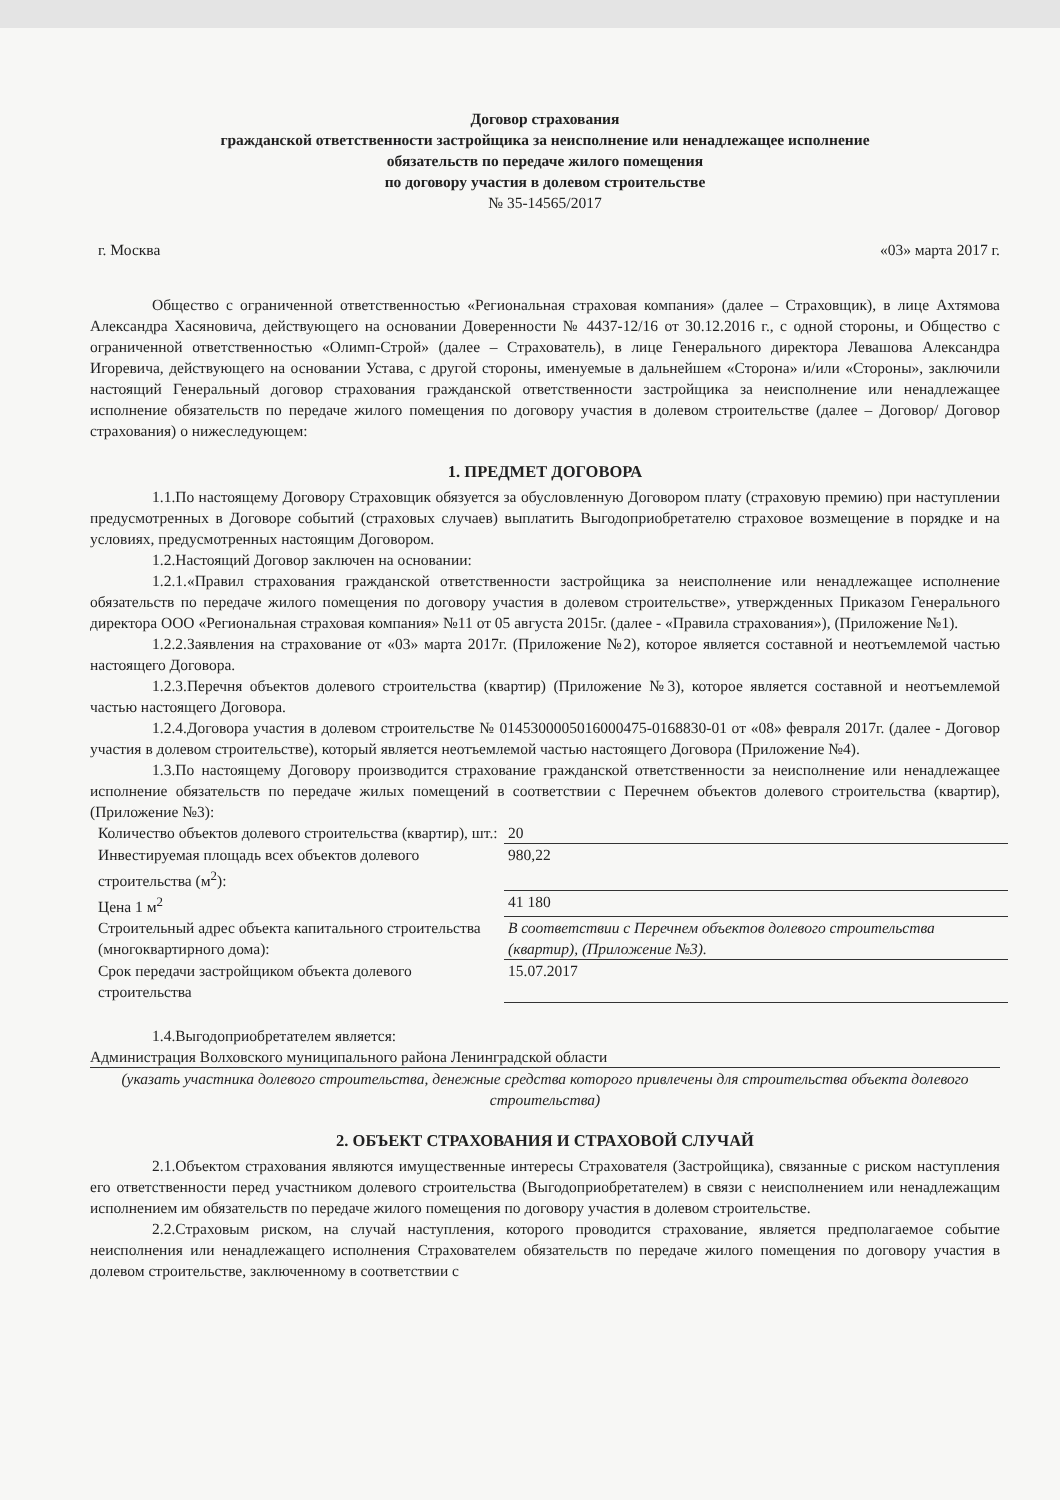Договор страхования
гражданской ответственности застройщика за неисполнение или ненадлежащее исполнение
обязательств по передаче жилого помещения
по договору участия в долевом строительстве
№ 35-14565/2017
г. Москва «03» марта 2017 г.
Общество с ограниченной ответственностью «Региональная страховая компания» (далее – Страховщик), в лице Ахтямова Александра Хасяновича, действующего на основании Доверенности № 4437-12/16 от 30.12.2016 г., с одной стороны, и Общество с ограниченной ответственностью «Олимп-Строй» (далее – Страхователь), в лице Генерального директора Левашова Александра Игоревича, действующего на основании Устава, с другой стороны, именуемые в дальнейшем «Сторона» и/или «Стороны», заключили настоящий Генеральный договор страхования гражданской ответственности застройщика за неисполнение или ненадлежащее исполнение обязательств по передаче жилого помещения по договору участия в долевом строительстве (далее – Договор/ Договор страхования) о нижеследующем:
1. ПРЕДМЕТ ДОГОВОРА
1.1.По настоящему Договору Страховщик обязуется за обусловленную Договором плату (страховую премию) при наступлении предусмотренных в Договоре событий (страховых случаев) выплатить Выгодоприобретателю страховое возмещение в порядке и на условиях, предусмотренных настоящим Договором.
1.2.Настоящий Договор заключен на основании:
1.2.1.«Правил страхования гражданской ответственности застройщика за неисполнение или ненадлежащее исполнение обязательств по передаче жилого помещения по договору участия в долевом строительстве», утвержденных Приказом Генерального директора ООО «Региональная страховая компания» №11 от 05 августа 2015г. (далее - «Правила страхования»), (Приложение №1).
1.2.2.Заявления на страхование от «03» марта 2017г. (Приложение №2), которое является составной и неотъемлемой частью настоящего Договора.
1.2.3.Перечня объектов долевого строительства (квартир) (Приложение №3), которое является составной и неотъемлемой частью настоящего Договора.
1.2.4.Договора участия в долевом строительстве № 0145300005016000475-0168830-01 от «08» февраля 2017г. (далее - Договор участия в долевом строительстве), который является неотъемлемой частью настоящего Договора (Приложение №4).
1.3.По настоящему Договору производится страхование гражданской ответственности за неисполнение или ненадлежащее исполнение обязательств по передаче жилых помещений в соответствии с Перечнем объектов долевого строительства (квартир), (Приложение №3):
| Количество объектов долевого строительства (квартир), шт.: | 20 |
| Инвестируемая площадь всех объектов долевого строительства (м<sup>2</sup>): | 980,22 |
| Цена 1 м<sup>2</sup> | 41 180 |
| Строительный адрес объекта капитального строительства (многоквартирного дома): | В соответствии с Перечнем объектов долевого строительства (квартир), (Приложение №3). |
| Срок передачи застройщиком объекта долевого строительства | 15.07.2017 |
1.4.Выгодоприобретателем является:
Администрация Волховского муниципального района Ленинградской области
(указать участника долевого строительства, денежные средства которого привлечены для строительства объекта долевого строительства)
2. ОБЪЕКТ СТРАХОВАНИЯ И СТРАХОВОЙ СЛУЧАЙ
2.1.Объектом страхования являются имущественные интересы Страхователя (Застройщика), связанные с риском наступления его ответственности перед участником долевого строительства (Выгодоприобретателем) в связи с неисполнением или ненадлежащим исполнением им обязательств по передаче жилого помещения по договору участия в долевом строительстве.
2.2.Страховым риском, на случай наступления, которого проводится страхование, является предполагаемое событие неисполнения или ненадлежащего исполнения Страхователем обязательств по передаче жилого помещения по договору участия в долевом строительстве, заключенному в соответствии с